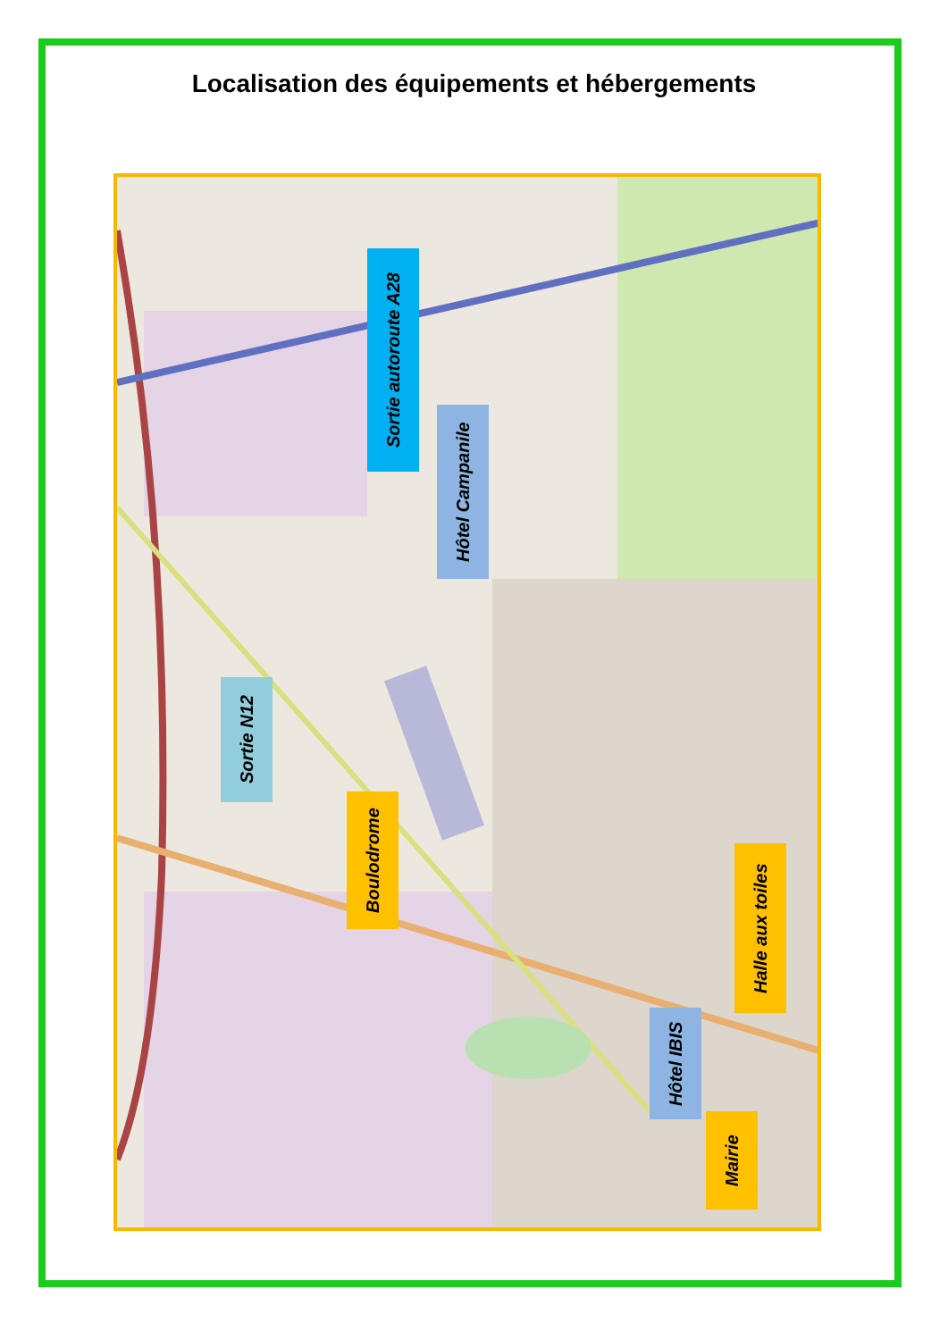Localisation des équipements et hébergements
Sortie autoroute A28
Hôtel Campanile
Sortie N12
Boulodrome
Halle aux toiles
Hôtel IBIS
Mairie